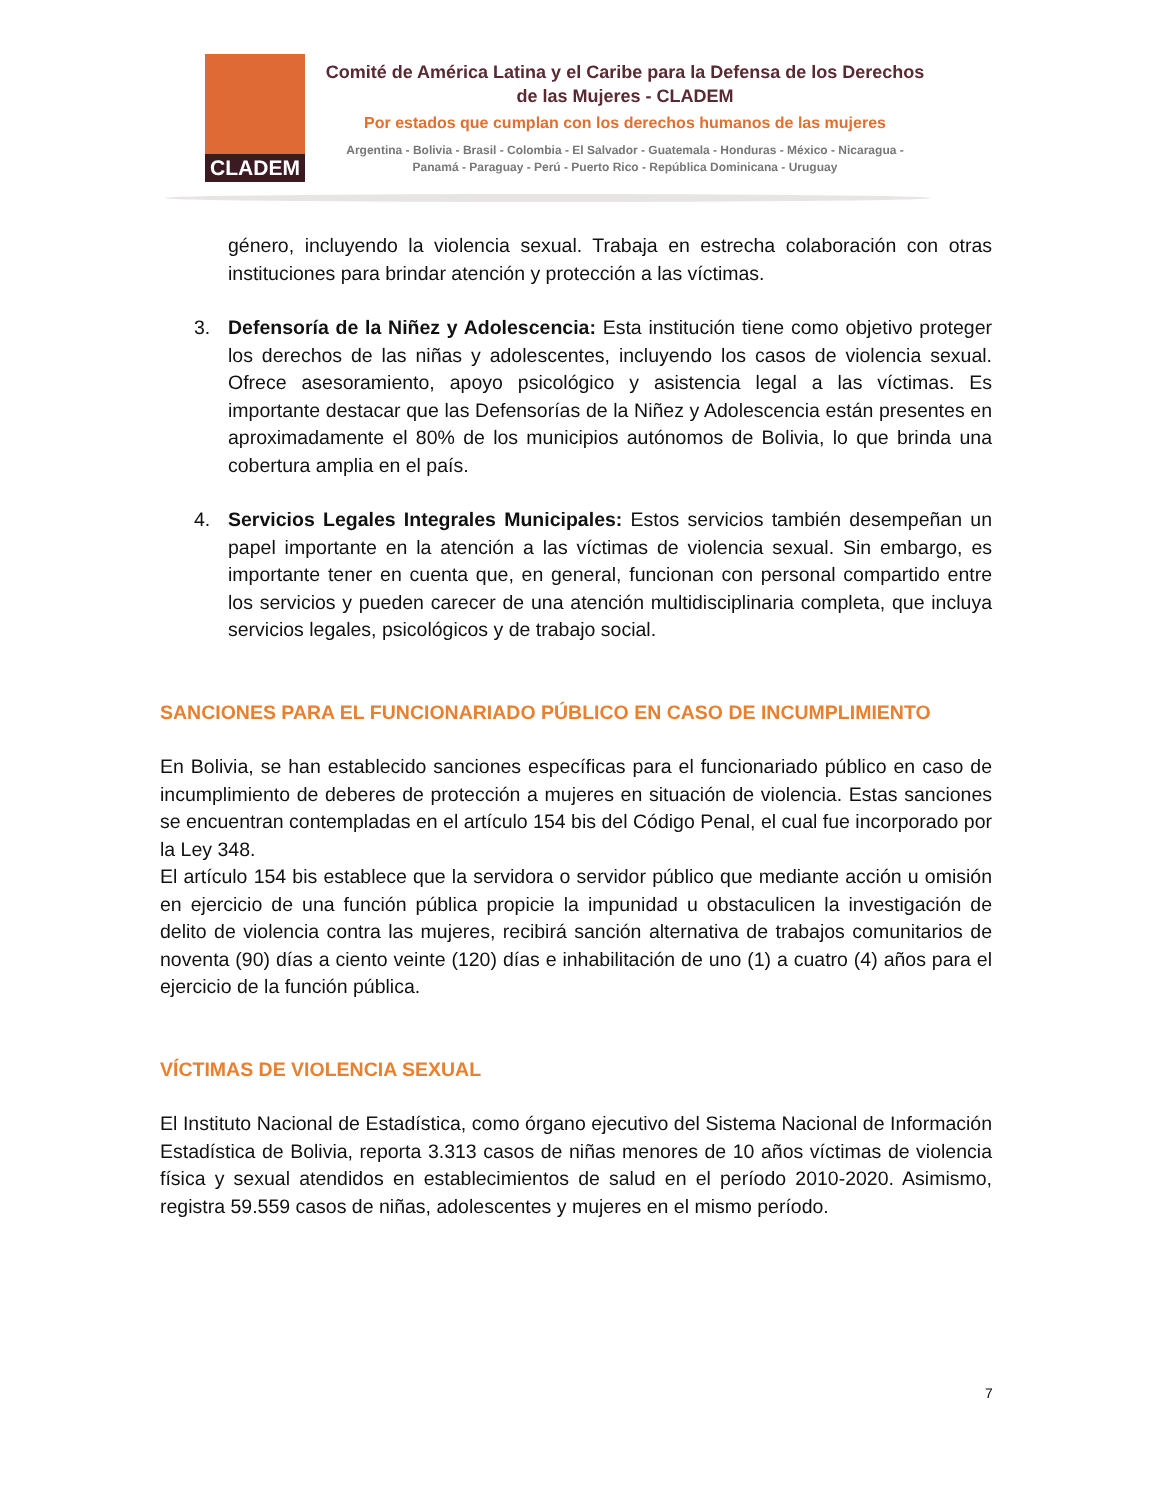CLADEM
Comité de América Latina y el Caribe para la Defensa de los Derechos de las Mujeres - CLADEM
Por estados que cumplan con los derechos humanos de las mujeres
Argentina - Bolivia - Brasil - Colombia - El Salvador - Guatemala - Honduras - México - Nicaragua - Panamá - Paraguay - Perú - Puerto Rico - República Dominicana - Uruguay
género, incluyendo la violencia sexual. Trabaja en estrecha colaboración con otras instituciones para brindar atención y protección a las víctimas.
3. Defensoría de la Niñez y Adolescencia: Esta institución tiene como objetivo proteger los derechos de las niñas y adolescentes, incluyendo los casos de violencia sexual. Ofrece asesoramiento, apoyo psicológico y asistencia legal a las víctimas. Es importante destacar que las Defensorías de la Niñez y Adolescencia están presentes en aproximadamente el 80% de los municipios autónomos de Bolivia, lo que brinda una cobertura amplia en el país.
4. Servicios Legales Integrales Municipales: Estos servicios también desempeñan un papel importante en la atención a las víctimas de violencia sexual. Sin embargo, es importante tener en cuenta que, en general, funcionan con personal compartido entre los servicios y pueden carecer de una atención multidisciplinaria completa, que incluya servicios legales, psicológicos y de trabajo social.
SANCIONES PARA EL FUNCIONARIADO PÚBLICO EN CASO DE INCUMPLIMIENTO
En Bolivia, se han establecido sanciones específicas para el funcionariado público en caso de incumplimiento de deberes de protección a mujeres en situación de violencia. Estas sanciones se encuentran contempladas en el artículo 154 bis del Código Penal, el cual fue incorporado por la Ley 348.
El artículo 154 bis establece que la servidora o servidor público que mediante acción u omisión en ejercicio de una función pública propicie la impunidad u obstaculicen la investigación de delito de violencia contra las mujeres, recibirá sanción alternativa de trabajos comunitarios de noventa (90) días a ciento veinte (120) días e inhabilitación de uno (1) a cuatro (4) años para el ejercicio de la función pública.
VÍCTIMAS DE VIOLENCIA SEXUAL
El Instituto Nacional de Estadística, como órgano ejecutivo del Sistema Nacional de Información Estadística de Bolivia, reporta 3.313 casos de niñas menores de 10 años víctimas de violencia física y sexual atendidos en establecimientos de salud en el período 2010-2020. Asimismo, registra 59.559 casos de niñas, adolescentes y mujeres en el mismo período.
7